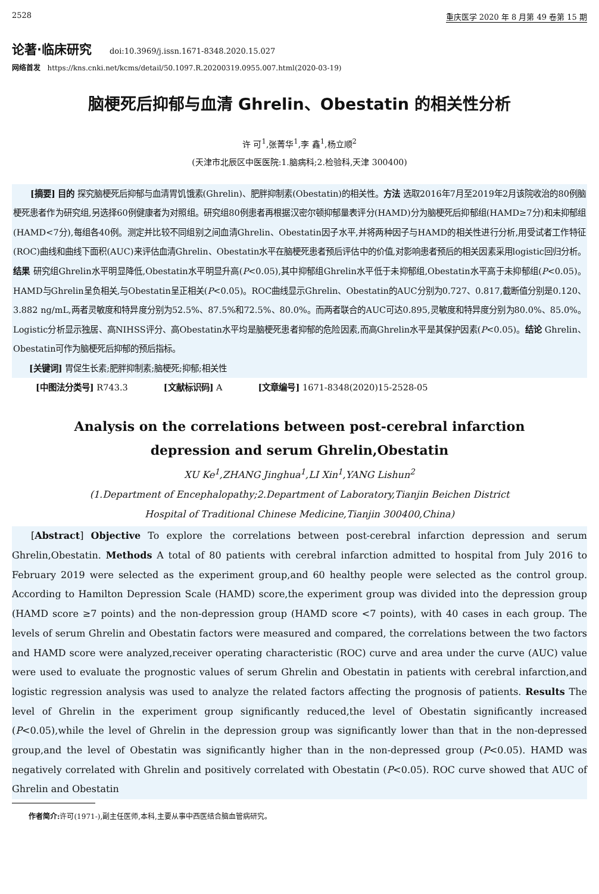2528 重庆医学 2020 年 8 月第 49 卷第 15 期
论著·临床研究 doi:10.3969/j.issn.1671-8348.2020.15.027
网络首发 https://kns.cnki.net/kcms/detail/50.1097.R.20200319.0955.007.html(2020-03-19)
脑梗死后抑郁与血清 Ghrelin、Obestatin 的相关性分析
许 可<sup>1</sup>,张菁华<sup>1</sup>,李 鑫<sup>1</sup>,杨立顺<sup>2</sup>
(天津市北辰区中医医院:1.脑病科;2.检验科,天津 300400)
[摘要] 目的 探究脑梗死后抑郁与血清胃饥饿素(Ghrelin)、肥胖抑制素(Obestatin)的相关性。方法 选取2016年7月至2019年2月该院收治的80例脑梗死患者作为研究组,另选择60例健康者为对照组。研究组80例患者再根据汉密尔顿抑郁量表评分(HAMD)分为脑梗死后抑郁组(HAMD≥7分)和未抑郁组(HAMD<7分),每组各40例。测定并比较不同组别之间血清Ghrelin、Obestatin因子水平,并将两种因子与HAMD的相关性进行分析,用受试者工作特征(ROC)曲线和曲线下面积(AUC)来评估血清Ghrelin、Obestatin水平在脑梗死患者预后评估中的价值,对影响患者预后的相关因素采用logistic回归分析。结果 研究组Ghrelin水平明显降低,Obestatin水平明显升高(P<0.05),其中抑郁组Ghrelin水平低于未抑郁组,Obestatin水平高于未抑郁组(P<0.05)。HAMD与Ghrelin呈负相关,与Obestatin呈正相关(P<0.05)。ROC曲线显示Ghrelin、Obestatin的AUC分别为0.727、0.817,截断值分别是0.120、3.882 ng/mL,两者灵敏度和特异度分别为52.5%、87.5%和72.5%、80.0%。而两者联合的AUC可达0.895,灵敏度和特异度分别为80.0%、85.0%。Logistic分析显示独居、高NIHSS评分、高Obestatin水平均是脑梗死患者抑郁的危险因素,而高Ghrelin水平是其保护因素(P<0.05)。结论 Ghrelin、Obestatin可作为脑梗死后抑郁的预后指标。
[关键词] 胃促生长素;肥胖抑制素;脑梗死;抑郁;相关性
[中图法分类号] R743.3 [文献标识码] A [文章编号] 1671-8348(2020)15-2528-05
Analysis on the correlations between post-cerebral infarction
depression and serum Ghrelin,Obestatin
XU Ke<sup>1</sup>,ZHANG Jinghua<sup>1</sup>,LI Xin<sup>1</sup>,YANG Lishun<sup>2</sup>
(1.Department of Encephalopathy;2.Department of Laboratory,Tianjin Beichen District
Hospital of Traditional Chinese Medicine,Tianjin 300400,China)
[Abstract] Objective To explore the correlations between post-cerebral infarction depression and serum Ghrelin,Obestatin. Methods A total of 80 patients with cerebral infarction admitted to hospital from July 2016 to February 2019 were selected as the experiment group,and 60 healthy people were selected as the control group. According to Hamilton Depression Scale (HAMD) score,the experiment group was divided into the depression group (HAMD score ≥7 points) and the non-depression group (HAMD score <7 points), with 40 cases in each group. The levels of serum Ghrelin and Obestatin factors were measured and compared, the correlations between the two factors and HAMD score were analyzed,receiver operating characteristic (ROC) curve and area under the curve (AUC) value were used to evaluate the prognostic values of serum Ghrelin and Obestatin in patients with cerebral infarction,and logistic regression analysis was used to analyze the related factors affecting the prognosis of patients. Results The level of Ghrelin in the experiment group significantly reduced,the level of Obestatin significantly increased (P<0.05),while the level of Ghrelin in the depression group was significantly lower than that in the non-depressed group,and the level of Obestatin was significantly higher than in the non-depressed group (P<0.05). HAMD was negatively correlated with Ghrelin and positively correlated with Obestatin (P<0.05). ROC curve showed that AUC of Ghrelin and Obestatin
作者简介: 许可(1971-),副主任医师,本科,主要从事中西医结合脑血管病研究。